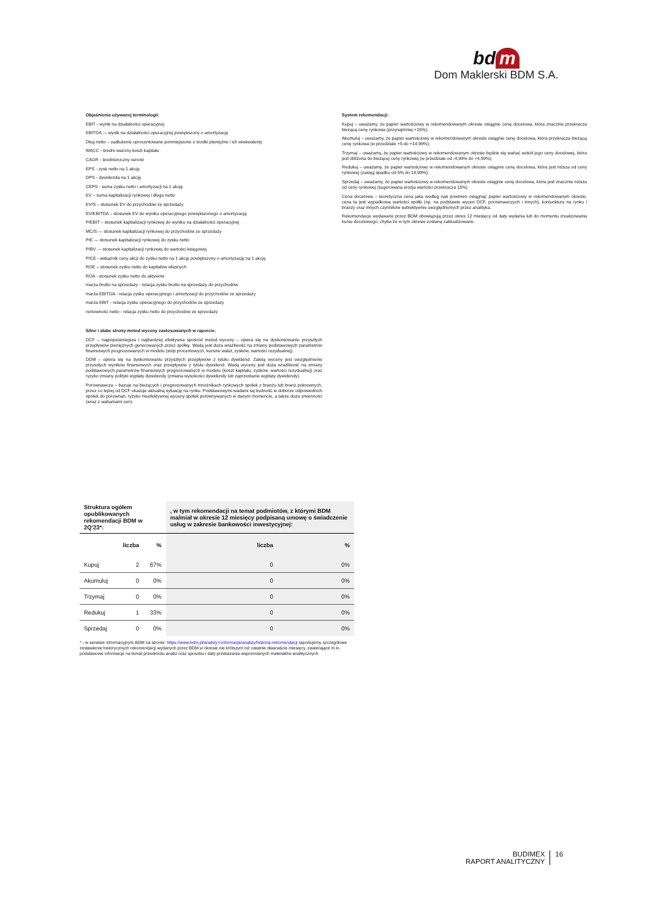bd m
Dom Maklerski BDM S.A.
Objaśnienia używanej terminologii:
EBIT - wynik na działalności operacyjnej
EBITDA — wynik na działalności operacyjnej powiększony o amortyzację
Dług netto – zadłużenie oprocentowane pomniejszone o środki pieniężne i ich ekwiwalenty
WACC - średni ważony koszt kapitału
CAGR - średnioroczny wzrost
EPS - zysk netto na 1 akcję
DPS - dywidenda na 1 akcję
CEPS - suma zysku netto i amortyzacji na 1 akcję
EV – suma kapitalizacji rynkowej i długu netto
EV/S – stosunek EV do przychodów ze sprzedaży
EV/EBITDA – stosunek EV do wyniku operacyjnego powiększonego o amortyzację
P/EBIT – stosunek kapitalizacji rynkowej do wyniku na działalności operacyjnej
MC/S — stosunek kapitalizacji rynkowej do przychodów ze sprzedaży
P/E — stosunek kapitalizacji rynkowej do zysku netto
P/BV — stosunek kapitalizacji rynkowej do wartości księgowej
P/CE - wskaźnik ceny akcji do zysku netto na 1 akcję powiększony o amortyzację na 1 akcję
ROE – stosunek zysku netto do kapitałów własnych
ROA - stosunek zysku netto do aktywów
marża brutto na sprzedaży - relacja zysku brutto na sprzedaży do przychodów
marża EBITDA - relacja zysku operacyjnego i amortyzacji do przychodów ze sprzedaży
marża EBIT - relacja zysku operacyjnego do przychodów ze sprzedaży
rentowność netto - relacja zysku netto do przychodów ze sprzedaży
Silne i słabe strony metod wyceny zastosowanych w raporcie:
DCF – najpopularniejsza i najbardziej efektywna spośród metod wyceny – opiera się na dyskontowaniu przyszłych przepływów pieniężnych generowanych przez spółkę. Wadą jest duża wrażliwość na zmiany podstawowych parametrów finansowych prognozowanych w modelu (stóp procentowych, kursów walut, zysków, wartości rezydualnej).
DDM – opiera się na dyskontowaniu przyszłych przepływów z tytułu dywidend. Zaletą wyceny jest uwzględnienie przyszłych wyników finansowych oraz przepływów z tytułu dywidend. Wadą wyceny jest duża wrażliwość na zmiany podstawowych parametrów finansowych prognozowanych w modelu (koszt kapitału, zysków, wartości rezydualnej) oraz ryzyko zmiany polityki wypłaty dywidendy (zmiana wysokości dywidendy lub zaprzestanie wypłaty dywidendy).
Porównawcza – bazuje na bieżących i prognozowanych mnożnikach rynkowych spółek z branży lub branż pokrewnych, przez co lepiej od DCF ukazuje aktualną sytuację na rynku. Podstawowymi wadami są trudność w doborze odpowiednich spółek do porównań, ryzyko nieefektywnej wyceny spółek porównywanych w danym momencie, a także duża zmienność (wraz z wahaniami cen).
System rekomendacji:
Kupuj – uważamy, że papier wartościowy w rekomendowanym okresie osiągnie cenę docelowa, która znacznie przekracza bieżącą cenę rynkowa (przynajmniej +15%);
Akumuluj – uważamy, że papier wartościowy w rekomendowanym okresie osiągnie cenę docelowa, która przekracza bieżącą cenę rynkowa (w przedziale +5 do +14,99%);
Trzymaj – uważamy, że papier wartościowy w rekomendowanym okresie będzie się wahać wokół jego ceny docelowej, która jest zbliżona do bieżącej ceny rynkowej (w przedziale od -4,99% do +4,99%);
Redukuj – uważamy, że papier wartościowy w rekomendowanym okresie osiągnie cenę docelowa, która jest niższa od ceny rynkowej (zasięg spadku od 5% do 14,99%);
Sprzedaj – uważamy, że papier wartościowy w rekomendowanym okresie osiągnie cenę docelowa, która jest znacznie niższa od ceny rynkowej (sugerowana erozja wartości przekracza 15%).
Cena docelowa – teoretyczna cena jaka według nas powinien osiągnąć papier wartościowy w rekomendowanym okresie; cena ta jest wypadkowa wartości spółki (np. na podstawie wycen DCF, porównawczych i innych), koniunktury na rynku i branży oraz innych czynników subiektywnie uwzględnionych przez analityka.
Rekomendacje wydawane przez BDM obowiązują przez okres 12 miesięcy od daty wydania lub do momentu zrealizowania kursu docelowego, chyba że w tym okresie zostaną zaktualizowane.
| Struktura ogółem opublikowanych rekomendacji BDM w 2Q'23*: | | | , w tym rekomendacji na temat podmiotów, z którymi BDM ma/miał w okresie 12 miesięcy podpisaną umowę o świadczenie usług w zakresie bankowości inwestycyjnej: | |
| --- | --- | --- | --- | --- |
| | liczba | % | liczba | % |
| Kupuj | 2 | 67% | 0 | 0% |
| Akumuluj | 0 | 0% | 0 | 0% |
| Trzymaj | 0 | 0% | 0 | 0% |
| Redukuj | 1 | 33% | 0 | 0% |
| Sprzedaj | 0 | 0% | 0 | 0% |
* - w serwisie informacyjnym BDM na stronie: https://www.bdm.pl/analizy-i-informacje/analizy/historia-rekomendacji raportujemy szczegółowe zestawienie historycznych rekomendacji wydanych przez BDM w okresie nie krótszym niż ostatnie dwanaście miesięcy, zawierające m.in. podstawowe informacje na temat przedmiotu analiz oraz sposobu i daty przekazania wspomnianych materiałów analitycznych.
BUDIMEX
RAPORT ANALITYCZNY
16